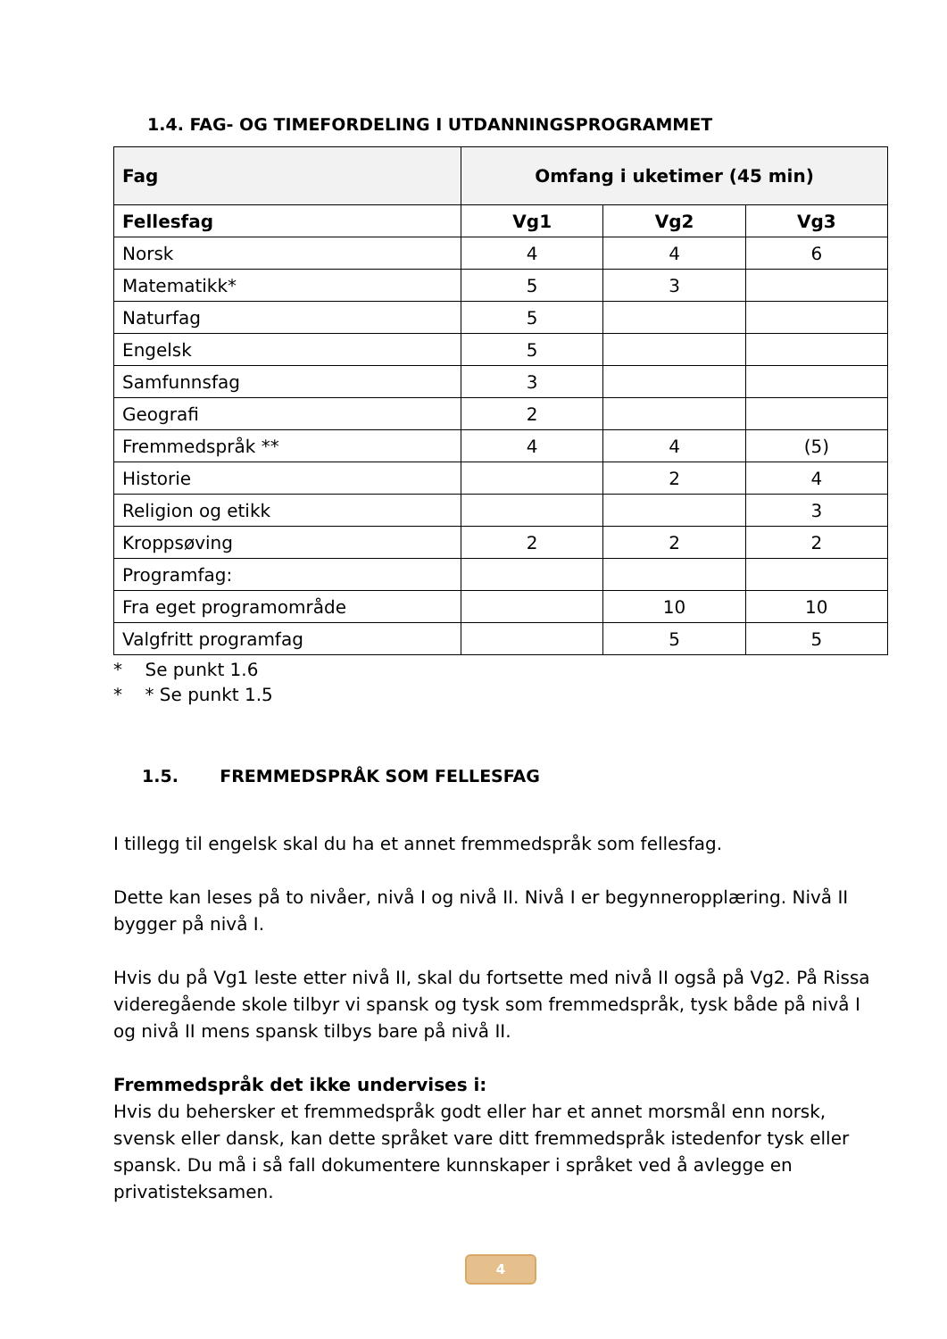1.4. FAG- OG TIMEFORDELING I UTDANNINGSPROGRAMMET
| Fag | Omfang i uketimer (45 min) | | |
| --- | --- | --- | --- |
| Fellesfag | Vg1 | Vg2 | Vg3 |
| Norsk | 4 | 4 | 6 |
| Matematikk* | 5 | 3 | |
| Naturfag | 5 | | |
| Engelsk | 5 | | |
| Samfunnsfag | 3 | | |
| Geografi | 2 | | |
| Fremmedspråk ** | 4 | 4 | (5) |
| Historie | | 2 | 4 |
| Religion og etikk | | | 3 |
| Kroppsøving | 2 | 2 | 2 |
| Programfag: | | | |
| Fra eget programområde | | 10 | 10 |
| Valgfritt programfag | | 5 | 5 |
* Se punkt 1.6
* * Se punkt 1.5
1.5. FREMMEDSPRÅK SOM FELLESFAG
I tillegg til engelsk skal du ha et annet fremmedspråk som fellesfag.
Dette kan leses på to nivåer, nivå I og nivå II. Nivå I er begynneropplæring. Nivå II bygger på nivå I.
Hvis du på Vg1 leste etter nivå II, skal du fortsette med nivå II også på Vg2. På Rissa videregående skole tilbyr vi spansk og tysk som fremmedspråk, tysk både på nivå I og nivå II mens spansk tilbys bare på nivå II.
Fremmedspråk det ikke undervises i:
Hvis du behersker et fremmedspråk godt eller har et annet morsmål enn norsk, svensk eller dansk, kan dette språket vare ditt fremmedspråk istedenfor tysk eller spansk. Du må i så fall dokumentere kunnskaper i språket ved å avlegge en privatisteksamen.
4